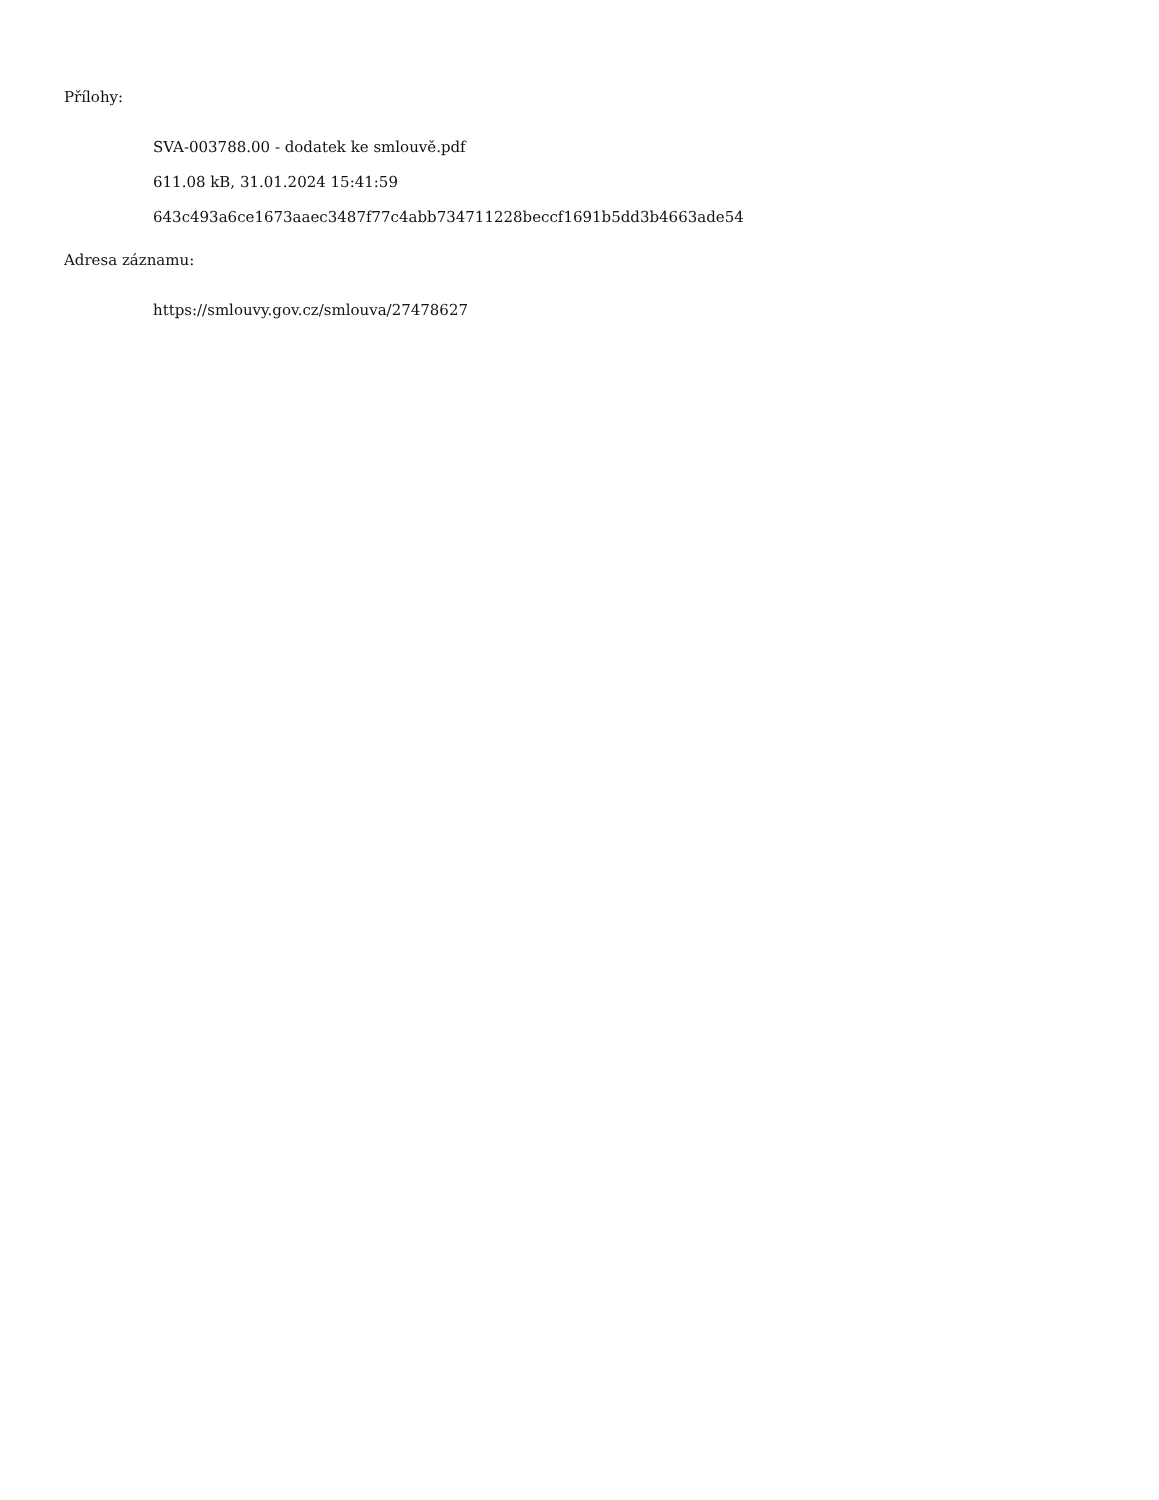Přílohy:
SVA-003788.00 - dodatek ke smlouvě.pdf
611.08 kB, 31.01.2024 15:41:59
643c493a6ce1673aaec3487f77c4abb734711228beccf1691b5dd3b4663ade54
Adresa záznamu:
https://smlouvy.gov.cz/smlouva/27478627